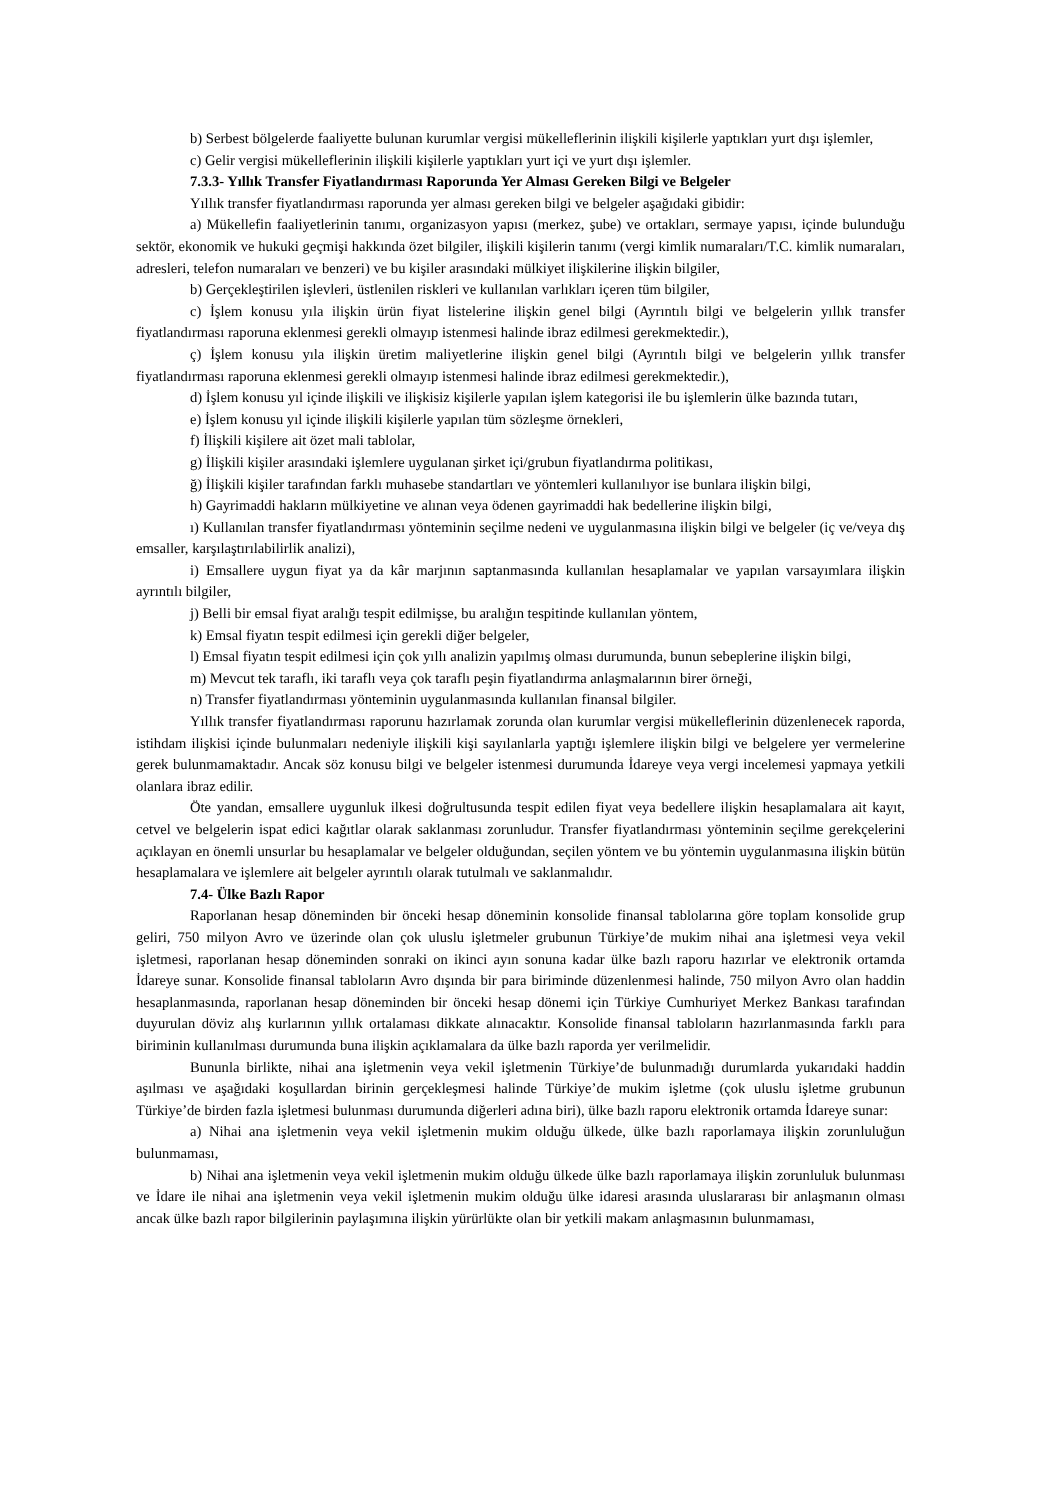b) Serbest bölgelerde faaliyette bulunan kurumlar vergisi mükelleflerinin ilişkili kişilerle yaptıkları yurt dışı işlemler,
c) Gelir vergisi mükelleflerinin ilişkili kişilerle yaptıkları yurt içi ve yurt dışı işlemler.
7.3.3- Yıllık Transfer Fiyatlandırması Raporunda Yer Alması Gereken Bilgi ve Belgeler
Yıllık transfer fiyatlandırması raporunda yer alması gereken bilgi ve belgeler aşağıdaki gibidir:
a) Mükellefin faaliyetlerinin tanımı, organizasyon yapısı (merkez, şube) ve ortakları, sermaye yapısı, içinde bulunduğu sektör, ekonomik ve hukuki geçmişi hakkında özet bilgiler, ilişkili kişilerin tanımı (vergi kimlik numaraları/T.C. kimlik numaraları, adresleri, telefon numaraları ve benzeri) ve bu kişiler arasındaki mülkiyet ilişkilerine ilişkin bilgiler,
b) Gerçekleştirilen işlevleri, üstlenilen riskleri ve kullanılan varlıkları içeren tüm bilgiler,
c) İşlem konusu yıla ilişkin ürün fiyat listelerine ilişkin genel bilgi (Ayrıntılı bilgi ve belgelerin yıllık transfer fiyatlandırması raporuna eklenmesi gerekli olmayıp istenmesi halinde ibraz edilmesi gerekmektedir.),
ç) İşlem konusu yıla ilişkin üretim maliyetlerine ilişkin genel bilgi (Ayrıntılı bilgi ve belgelerin yıllık transfer fiyatlandırması raporuna eklenmesi gerekli olmayıp istenmesi halinde ibraz edilmesi gerekmektedir.),
d) İşlem konusu yıl içinde ilişkili ve ilişkisiz kişilerle yapılan işlem kategorisi ile bu işlemlerin ülke bazında tutarı,
e) İşlem konusu yıl içinde ilişkili kişilerle yapılan tüm sözleşme örnekleri,
f) İlişkili kişilere ait özet mali tablolar,
g) İlişkili kişiler arasındaki işlemlere uygulanan şirket içi/grubun fiyatlandırma politikası,
ğ) İlişkili kişiler tarafından farklı muhasebe standartları ve yöntemleri kullanılıyor ise bunlara ilişkin bilgi,
h) Gayrimaddi hakların mülkiyetine ve alınan veya ödenen gayrimaddi hak bedellerine ilişkin bilgi,
ı) Kullanılan transfer fiyatlandırması yönteminin seçilme nedeni ve uygulanmasına ilişkin bilgi ve belgeler (iç ve/veya dış emsaller, karşılaştırılabilirlik analizi),
i) Emsallere uygun fiyat ya da kâr marjının saptanmasında kullanılan hesaplamalar ve yapılan varsayımlara ilişkin ayrıntılı bilgiler,
j) Belli bir emsal fiyat aralığı tespit edilmişse, bu aralığın tespitinde kullanılan yöntem,
k) Emsal fiyatın tespit edilmesi için gerekli diğer belgeler,
l) Emsal fiyatın tespit edilmesi için çok yıllı analizin yapılmış olması durumunda, bunun sebeplerine ilişkin bilgi,
m) Mevcut tek taraflı, iki taraflı veya çok taraflı peşin fiyatlandırma anlaşmalarının birer örneği,
n) Transfer fiyatlandırması yönteminin uygulanmasında kullanılan finansal bilgiler.
Yıllık transfer fiyatlandırması raporunu hazırlamak zorunda olan kurumlar vergisi mükelleflerinin düzenlenecek raporda, istihdam ilişkisi içinde bulunmaları nedeniyle ilişkili kişi sayılanlarla yaptığı işlemlere ilişkin bilgi ve belgelere yer vermelerine gerek bulunmamaktadır. Ancak söz konusu bilgi ve belgeler istenmesi durumunda İdareye veya vergi incelemesi yapmaya yetkili olanlara ibraz edilir.
Öte yandan, emsallere uygunluk ilkesi doğrultusunda tespit edilen fiyat veya bedellere ilişkin hesaplamalara ait kayıt, cetvel ve belgelerin ispat edici kağıtlar olarak saklanması zorunludur. Transfer fiyatlandırması yönteminin seçilme gerekçelerini açıklayan en önemli unsurlar bu hesaplamalar ve belgeler olduğundan, seçilen yöntem ve bu yöntemin uygulanmasına ilişkin bütün hesaplamalara ve işlemlere ait belgeler ayrıntılı olarak tutulmalı ve saklanmalıdır.
7.4- Ülke Bazlı Rapor
Raporlanan hesap döneminden bir önceki hesap döneminin konsolide finansal tablolarına göre toplam konsolide grup geliri, 750 milyon Avro ve üzerinde olan çok uluslu işletmeler grubunun Türkiye’de mukim nihai ana işletmesi veya vekil işletmesi, raporlanan hesap döneminden sonraki on ikinci ayın sonuna kadar ülke bazlı raporu hazırlar ve elektronik ortamda İdareye sunar. Konsolide finansal tabloların Avro dışında bir para biriminde düzenlenmesi halinde, 750 milyon Avro olan haddin hesaplanmasında, raporlanan hesap döneminden bir önceki hesap dönemi için Türkiye Cumhuriyet Merkez Bankası tarafından duyurulan döviz alış kurlarının yıllık ortalaması dikkate alınacaktır. Konsolide finansal tabloların hazırlanmasında farklı para biriminin kullanılması durumunda buna ilişkin açıklamalara da ülke bazlı raporda yer verilmelidir.
Bununla birlikte, nihai ana işletmenin veya vekil işletmenin Türkiye’de bulunmadığı durumlarda yukarıdaki haddin aşılması ve aşağıdaki koşullardan birinin gerçekleşmesi halinde Türkiye’de mukim işletme (çok uluslu işletme grubunun Türkiye’de birden fazla işletmesi bulunması durumunda diğerleri adına biri), ülke bazlı raporu elektronik ortamda İdareye sunar:
a) Nihai ana işletmenin veya vekil işletmenin mukim olduğu ülkede, ülke bazlı raporlamaya ilişkin zorunluluğun bulunmaması,
b) Nihai ana işletmenin veya vekil işletmenin mukim olduğu ülkede ülke bazlı raporlamaya ilişkin zorunluluk bulunması ve İdare ile nihai ana işletmenin veya vekil işletmenin mukim olduğu ülke idaresi arasında uluslararası bir anlaşmanın olması ancak ülke bazlı rapor bilgilerinin paylaşımına ilişkin yürürlükte olan bir yetkili makam anlaşmasının bulunmaması,